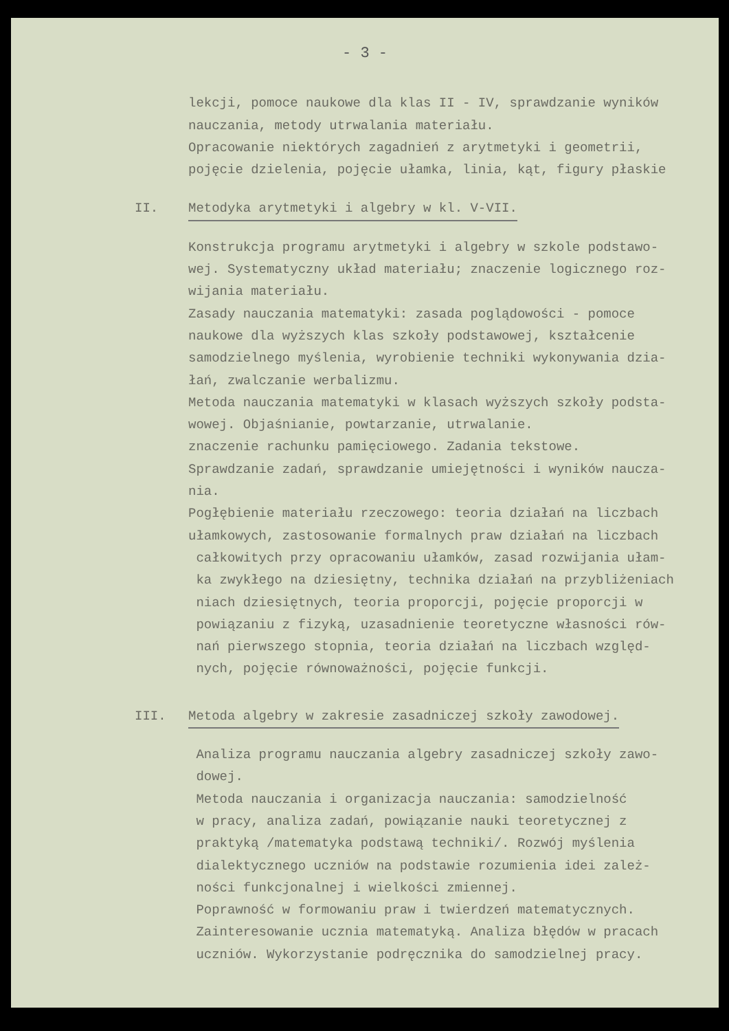- 3 -
lekcji, pomoce naukowe dla klas II - IV, sprawdzanie wyników nauczania, metody utrwalania materiału. Opracowanie niektórych zagadnień z arytmetyki i geometrii, pojęcie dzielenia, pojęcie ułamka, linia, kąt, figury płaskie
II. Metodyka arytmetyki i algebry w kl. V-VII.
Konstrukcja programu arytmetyki i algebry w szkole podstawo- wej. Systematyczny układ materiału; znaczenie logicznego roz- wijania materiału. Zasady nauczania matematyki: zasada poglądowości - pomoce naukowe dla wyższych klas szkoły podstawowej, kształcenie samodzielnego myślenia, wyrobienie techniki wykonywania dzia- łań, zwalczanie werbalizmu. Metoda nauczania matematyki w klasach wyższych szkoły podsta- wowej. Objaśnianie, powtarzanie, utrwalanie. znaczenie rachunku pamięciowego. Zadania tekstowe. Sprawdzanie zadań, sprawdzanie umiejętności i wyników naucza- nia. Pogłębienie materiału rzeczowego: teoria działań na liczbach ułamkowych, zastosowanie formalnych praw działań na liczbach całkowitych przy opracowaniu ułamków, zasad rozwijania ułam- ka zwykłego na dziesiętny, technika działań na przybliżeniach niach dziesiętnych, teoria proporcji, pojęcie proporcji w powiązaniu z fizyką, uzasadnienie teoretyczne własności rów- nań pierwszego stopnia, teoria działań na liczbach względ- nych, pojęcie równoważności, pojęcie funkcji.
III. Metoda algebry w zakresie zasadniczej szkoły zawodowej.
Analiza programu nauczania algebry zasadniczej szkoły zawo- dowej. Metoda nauczania i organizacja nauczania: samodzielność w pracy, analiza zadań, powiązanie nauki teoretycznej z praktyką /matematyka podstawą techniki/. Rozwój myślenia dialektycznego uczniów na podstawie rozumienia idei zależ- ności funkcjonalnej i wielkości zmiennej. Poprawność w formowaniu praw i twierdzeń matematycznych. Zainteresowanie ucznia matematyką. Analiza błędów w pracach uczniów. Wykorzystanie podręcznika do samodzielnej pracy.